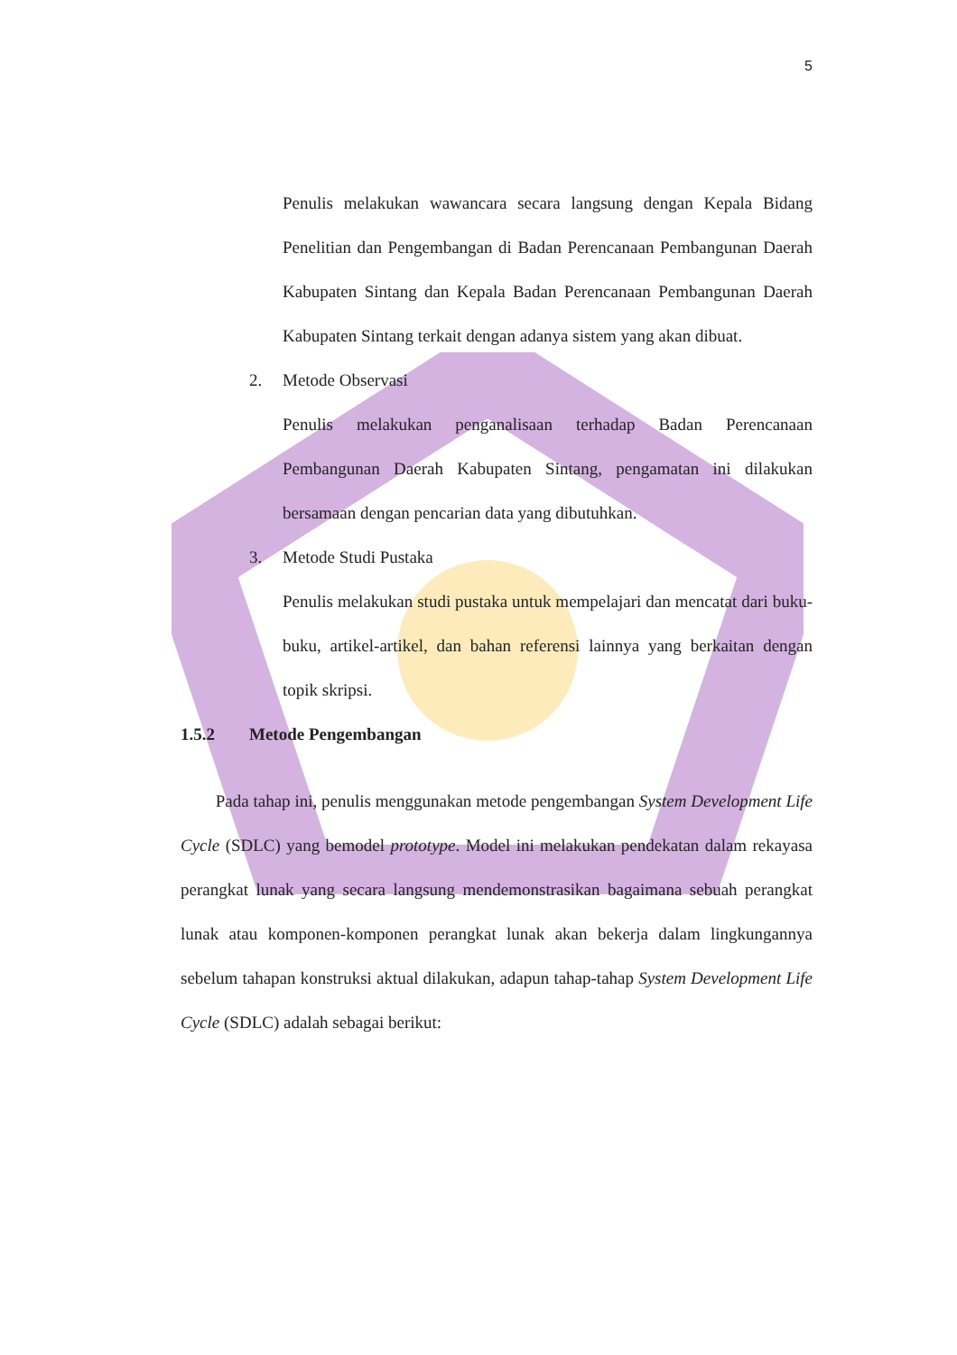5
Penulis melakukan wawancara secara langsung dengan Kepala Bidang Penelitian dan Pengembangan di Badan Perencanaan Pembangunan Daerah Kabupaten Sintang dan Kepala Badan Perencanaan Pembangunan Daerah Kabupaten Sintang terkait dengan adanya sistem yang akan dibuat.
2. Metode Observasi
Penulis melakukan penganalisaan terhadap Badan Perencanaan Pembangunan Daerah Kabupaten Sintang, pengamatan ini dilakukan bersamaan dengan pencarian data yang dibutuhkan.
3. Metode Studi Pustaka
Penulis melakukan studi pustaka untuk mempelajari dan mencatat dari buku-buku, artikel-artikel, dan bahan referensi lainnya yang berkaitan dengan topik skripsi.
1.5.2 Metode Pengembangan
Pada tahap ini, penulis menggunakan metode pengembangan System Development Life Cycle (SDLC) yang bemodel prototype. Model ini melakukan pendekatan dalam rekayasa perangkat lunak yang secara langsung mendemonstrasikan bagaimana sebuah perangkat lunak atau komponen-komponen perangkat lunak akan bekerja dalam lingkungannya sebelum tahapan konstruksi aktual dilakukan, adapun tahap-tahap System Development Life Cycle (SDLC) adalah sebagai berikut: